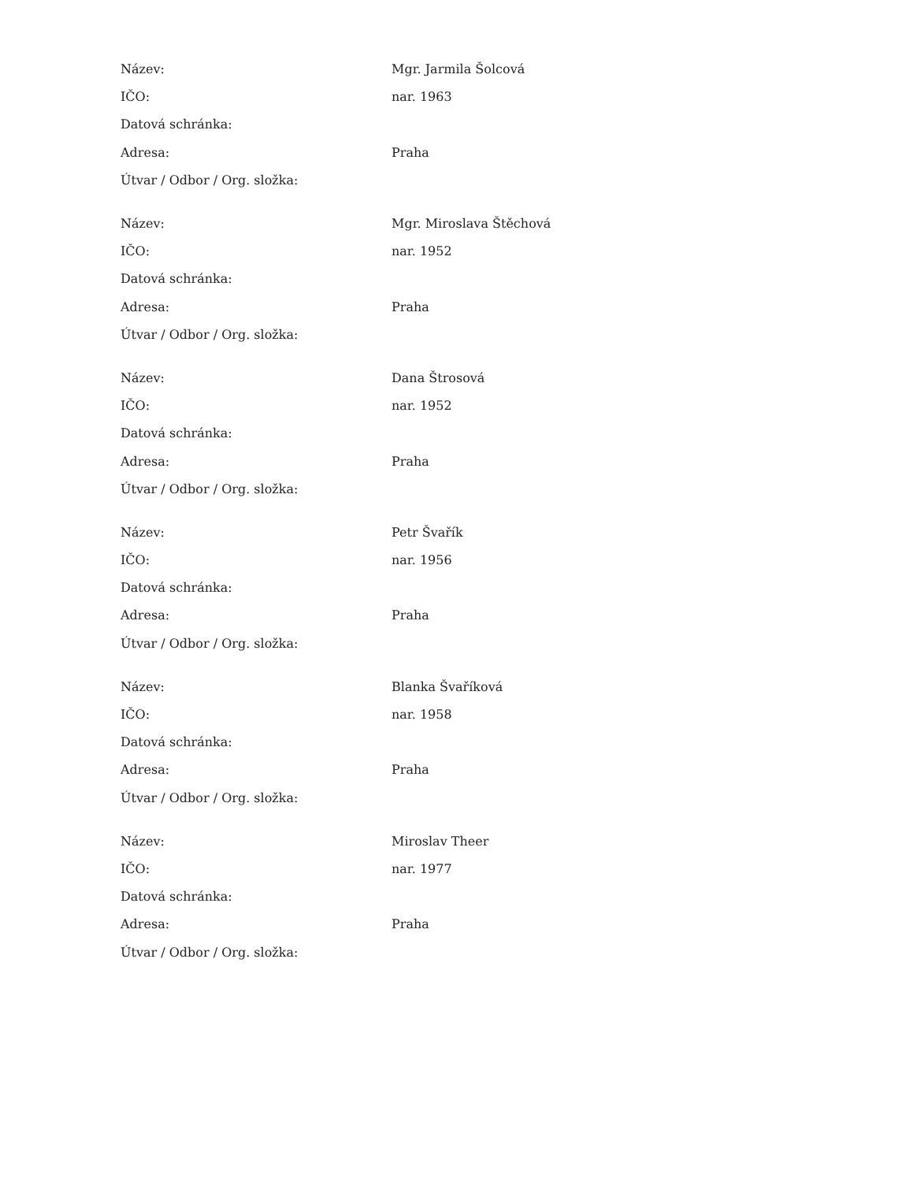| Název: | Mgr. Jarmila Šolcová |
| IČO: | nar. 1963 |
| Datová schránka: | |
| Adresa: | Praha |
| Útvar / Odbor / Org. složka: | |
| Název: | Mgr. Miroslava Štěchová |
| IČO: | nar. 1952 |
| Datová schránka: | |
| Adresa: | Praha |
| Útvar / Odbor / Org. složka: | |
| Název: | Dana Štrosová |
| IČO: | nar. 1952 |
| Datová schránka: | |
| Adresa: | Praha |
| Útvar / Odbor / Org. složka: | |
| Název: | Petr Švařík |
| IČO: | nar. 1956 |
| Datová schránka: | |
| Adresa: | Praha |
| Útvar / Odbor / Org. složka: | |
| Název: | Blanka Švaříková |
| IČO: | nar. 1958 |
| Datová schránka: | |
| Adresa: | Praha |
| Útvar / Odbor / Org. složka: | |
| Název: | Miroslav Theer |
| IČO: | nar. 1977 |
| Datová schránka: | |
| Adresa: | Praha |
| Útvar / Odbor / Org. složka: | |